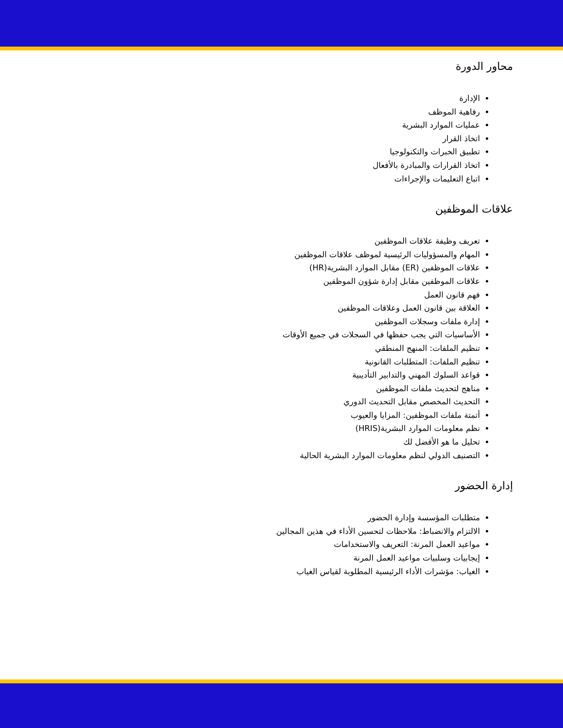محاور الدورة
الإدارة
رفاهية الموظف
عمليات الموارد البشرية
اتخاذ القرار
تطبيق الخبرات والتكنولوجيا
اتخاذ القرارات والمبادرة بالأفعال
اتباع التعليمات والإجراءات
علاقات الموظفين
تعريف وظيفة علاقات الموظفين
المهام والمسؤوليات الرئيسية لموظف علاقات الموظفين
علاقات الموظفين (ER) مقابل الموارد البشرية(HR)
علاقات الموظفين مقابل إدارة شؤون الموظفين
فهم قانون العمل
العلاقة بين قانون العمل وعلاقات الموظفين
إدارة ملفات وسجلات الموظفين
الأساسيات التي يجب حفظها في السجلات في جميع الأوقات
تنظيم الملفات: المنهج المنطقي
تنظيم الملفات: المتطلبات القانونية
قواعد السلوك المهني والتدابير التأديبية
مناهج لتحديث ملفات الموظفين
التحديث المخصص مقابل التحديث الدوري
أتمتة ملفات الموظفين: المزايا والعيوب
نظم معلومات الموارد البشرية(HRIS)
تحليل ما هو الأفضل لك
التصنيف الدولي لنظم معلومات الموارد البشرية الحالية
إدارة الحضور
متطلبات المؤسسة وإدارة الحضور
الالتزام والانضباط: ملاحظات لتحسين الأداء في هذين المجالين
مواعيد العمل المرنة: التعريف والاستخدامات
إيجابيات وسلبيات مواعيد العمل المرنة
الغياب: مؤشرات الأداء الرئيسية المطلوبة لقياس الغياب